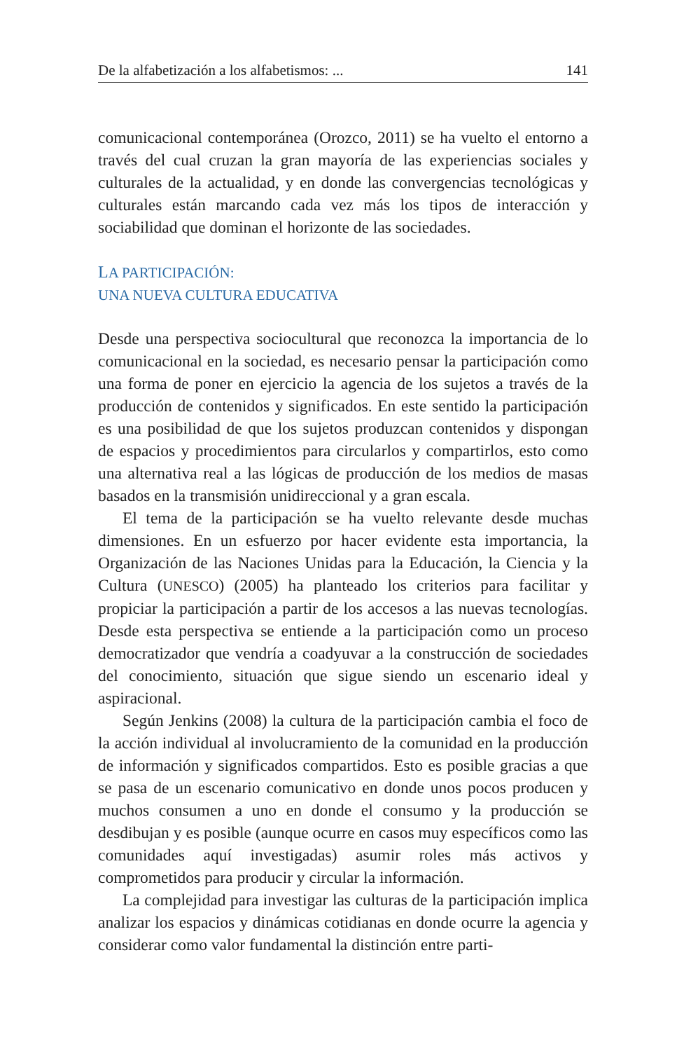De la alfabetización a los alfabetismos: ... 141
comunicacional contemporánea (Orozco, 2011) se ha vuelto el entorno a través del cual cruzan la gran mayoría de las experiencias sociales y culturales de la actualidad, y en donde las convergencias tecnológicas y culturales están marcando cada vez más los tipos de interacción y sociabilidad que dominan el horizonte de las sociedades.
LA PARTICIPACIÓN:
UNA NUEVA CULTURA EDUCATIVA
Desde una perspectiva sociocultural que reconozca la importancia de lo comunicacional en la sociedad, es necesario pensar la participación como una forma de poner en ejercicio la agencia de los sujetos a través de la producción de contenidos y significados. En este sentido la participación es una posibilidad de que los sujetos produzcan contenidos y dispongan de espacios y procedimientos para circularlos y compartirlos, esto como una alternativa real a las lógicas de producción de los medios de masas basados en la transmisión unidireccional y a gran escala.
El tema de la participación se ha vuelto relevante desde muchas dimensiones. En un esfuerzo por hacer evidente esta importancia, la Organización de las Naciones Unidas para la Educación, la Ciencia y la Cultura (UNESCO) (2005) ha planteado los criterios para facilitar y propiciar la participación a partir de los accesos a las nuevas tecnologías. Desde esta perspectiva se entiende a la participación como un proceso democratizador que vendría a coadyuvar a la construcción de sociedades del conocimiento, situación que sigue siendo un escenario ideal y aspiracional.
Según Jenkins (2008) la cultura de la participación cambia el foco de la acción individual al involucramiento de la comunidad en la producción de información y significados compartidos. Esto es posible gracias a que se pasa de un escenario comunicativo en donde unos pocos producen y muchos consumen a uno en donde el consumo y la producción se desdibujan y es posible (aunque ocurre en casos muy específicos como las comunidades aquí investigadas) asumir roles más activos y comprometidos para producir y circular la información.
La complejidad para investigar las culturas de la participación implica analizar los espacios y dinámicas cotidianas en donde ocurre la agencia y considerar como valor fundamental la distinción entre parti-